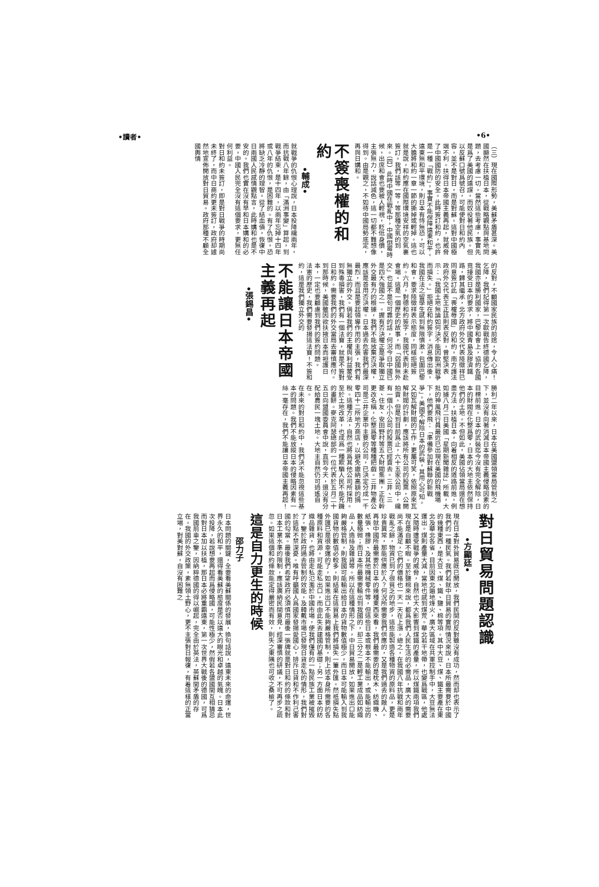•讀者• •6•
（三）現在國際形勢，美蘇矛盾甚深。美國顯然在扶植日本，從戰略觀點與基地問題，去考慮一切。當然這些考慮，事實先是爲了美國的遠謀，而奴役著他民族。但以反蘇口號爲號召，可能使對日和約內容，並不是對日，而是對蘇。這對中國極端不利。扶得日本帝國主義再起，就威脅了中國國防的安全。此時簽訂和約，也許是一種「戰約」，事實不能保障遠東和平。遠東無和平環境，則日本有恃無恐，可以大膽將和約一章一節的撕掉或輕掉。這也就是說，和約應在國際環境安祥的空氣裏簽訂。我們該等一等，等那種空氣的到來。（四）此時中國在戰亂中，中國倒霉時候，出席和會也要被人輕視，貶低身價，主張無力，說話減色，這一切都不難想像得到。由是觀之，不如待中國局勢底定，再與日媾和。
不簽喪權的和約
•輔成•
就戰爭的仇恨心理說，日本投降纔兩年，而抗戰八年餘，由「滿洲事變」算起，到戰爭結束，是十四年，以兩年忘掉十四年或八年的仇恨，是困難的。有了仇恨，恐將缺乏冷靜的理智。從了結血債，恢復中日兩國人民感情觀點言，此時媾和也是不安的。我們也實在沒有早和日本媾和的必要，中國人民完全沒有這個要求，更無任何利益。
對日和約未簽訂，即是對日戰爭的時期尚未終了，而中日商約更未簽訂，政府却遽然地宣佈開放對日貿易。政府那種不顧全國輿情
的反對，不顧國家民族的前途，令人心痛！
乞降，我們記得第一次歐戰告終德國乞降，我國亦是勝利國家，巴黎和會上，協約各國竟接受日本的要求，將中國青島及膠濟鐵路，歸其繼承，北方政府外交代表陸徵祥已同意簽訂此「喪權辱國」的和約，南方護法政府外交代表王正廷則表反對，曾堅決表示：「我國土地無論如何決不能因歐洲戰爭而損失。」拒絕在和約簽字。消息傳出後，我國在法之留學生感到無限憤激，包圍巴黎和會，要求陸徵祥表示態度，同樣拒絕簽約。六月，對德和約簽字，我國代表則未赴會場。這是一個歷史的故事，而「弱國無外交」也並不是句可靠的話，何況今日中國已是四大強國之一。握有否決權正是爭取獨立外交最有力的根據，我們不能放棄否決權，應該是善用否決權。日本過去危害我們最深最烈，而且是要起領導作用的主張，我們有無獨立的外交。倘若我們的主權與利益蒙受到殊毒損害，我們有一個法寶，就是不簽對日和約。需要我們的外交當局去審慎應付。到那時候，美國雖因欲扶掖日本而袒護日本，一定也要顧慮到我們的簽約問題。
法憲的歷史，我們需要發揚這法寶！不簽和約，這是我們獨立外交的
不能讓日本帝國主義再起
•張錫昌•
勝利二年以來，日本在美國盟領當局管制之下，並沒有向著消滅日本帝國主義侵略因素的目標前進。日本的武裝迄今沒有完全解除，日本的財閥在化整爲零，日本的大地主依然保持他們的土地。不但如此，美國佔領當局還在想盡方法，扶植日本，向着相反的道路前進。例如據八月二日美國「星期新聞雜誌」所載，大批的神風飛行員最近已出現在美國的飛機場下，他們要飛：「準備參加對蘇聯的新戰爭」。美國不解除日本的武裝，其用心可知。又如瓦解財閥的工作，更屬可笑，依照原來瓦解財閥的計劃，應該將所有公司的股票，公開拍賣。但是到目前爲止，六十五家公司中，纔有一個小小公司的股票已經賣去。三井、三菱、住友、安田野村等五大財閥集團，正在幹更改名稱，化整爲零等種種把戲。三井物產公司是三井企業中主要的公司，已決定分成一千零四十二所地方商店，以避免繳納高額的捐稅。這種方法，自然也將爲其他公司所採用。至於土地改革，也成爲一種欺騙人民不能充饑的畫餅。麥克阿瑟總部的一位代表於五月二十五日向盟國委員會中說，直到今天，還沒有分配給農民一塊土地。大地主自然仍可逍遙自在。
在未來的對日和約中，我們決不能忽視這些基本的問題。我們不能放縱日本的侵略因素有一絲一毫存在，我們不能讓日本帝國主義再起！
對日貿易問題認識
•方顯廷•
現在日本對外貿易既已開放，我們民間的反對雖沒有成功，然而却也表示了我們的一種民氣。我們若就中日貿易的實際情況來說，日本所最需要於中國的幾種東西，是大豆、煤、鐵、鹽、棉等項。其中大豆、煤、鐵主要產在東北及華北各省，目前因東北遍地烽火，廣大區域在共軍控制手中，大豆無法運出。煤則產量大減，當地也感到煤荒。華北若干地帶，也變爲戰區，他處又隨時遭受戰爭的威脅，自然也大大影響到煤鐵的產量，所以煤鐵兩項我們現在是自顧不暇。至於鹽棉來說，都爲我們人民生活的必需品，廣大的需要尚不能滿足，它們的價格也一天一天在上漲。總之，在我國八年抗戰和兩年戰亂之餘，物資已到了很貧乏的地步，這些能製造各種物資的原料品，更是珍貴異常，那能供應於人？何況所需要我們供應的，又是我們過去的敵人。再就中國所最需要於日本的幾種東西來看，我們最需要的是枕木、紡織機、紙張、橡膠、及其他機械零件等，但這些日本或根本不能輸出，或能輸出的數量極微；而日本所最需要輸出到我國的，却三分之二是輕工業成品如紡織品，人造絲及雜貨等。所以在這種情形之下，中日貿易開放，如果進出口能夠嚴格管制，則我國可能輸出給日本的貨物數值極少，而日本可能輸入到我國貨物的數值必較多，則結果在這貿易上我們將損失一筆外匯。然祇損失點外匯已是很幸運的了，如果進出口不能夠嚴格管制，則上述本身所需要的各種原料和資源，可能走私出口，而由此失去建國的基礎；另一方面日本的紡織品雜貨，也將由走私氾濫於中國市場，使我們僅有的一點民族工業被摧毀了。鑒於政府過去管制的效能，及韓戴市場已發現日貨走私的情形，我們對於這點不禁深憂。唯有呼籲國人爲國家發揚愛國心，排斥日貨和不作利己害國的勾當。最後我們希望政府必須慎用最後一張牌就是對日和約的條款和對日本工業水準的限制，應該廣納民間意見，經深審慎的研議，不可再步之疏忽。如果這個和約條款能定得嚴密而有效，則失之東隅也可收之桑榆了。
這是自力更生的時候
邵力子
日本問題的關鍵，全要看美蘇關係的發展，換句話說，遠東未來的命運，世界永久的和平，還得看美蘇的態度是否以遠大的眼光和卓越的氣魄。日本此次投降，若說想要再起而爲侵略國，可能性極少，然假若各盟國間互相猜忌而對日本加以扶植，那日本必將重霸遠東，第一次世界大戰後的德國，可爲我國前車之鑒，因納粹德國的得以崛起，完全由於英法，英蘇間矛盾的存在。我國的外交政策，素無領土野心，更不主張對日報復，有着這樣的正當立場，對美對蘇，自沒有困難之